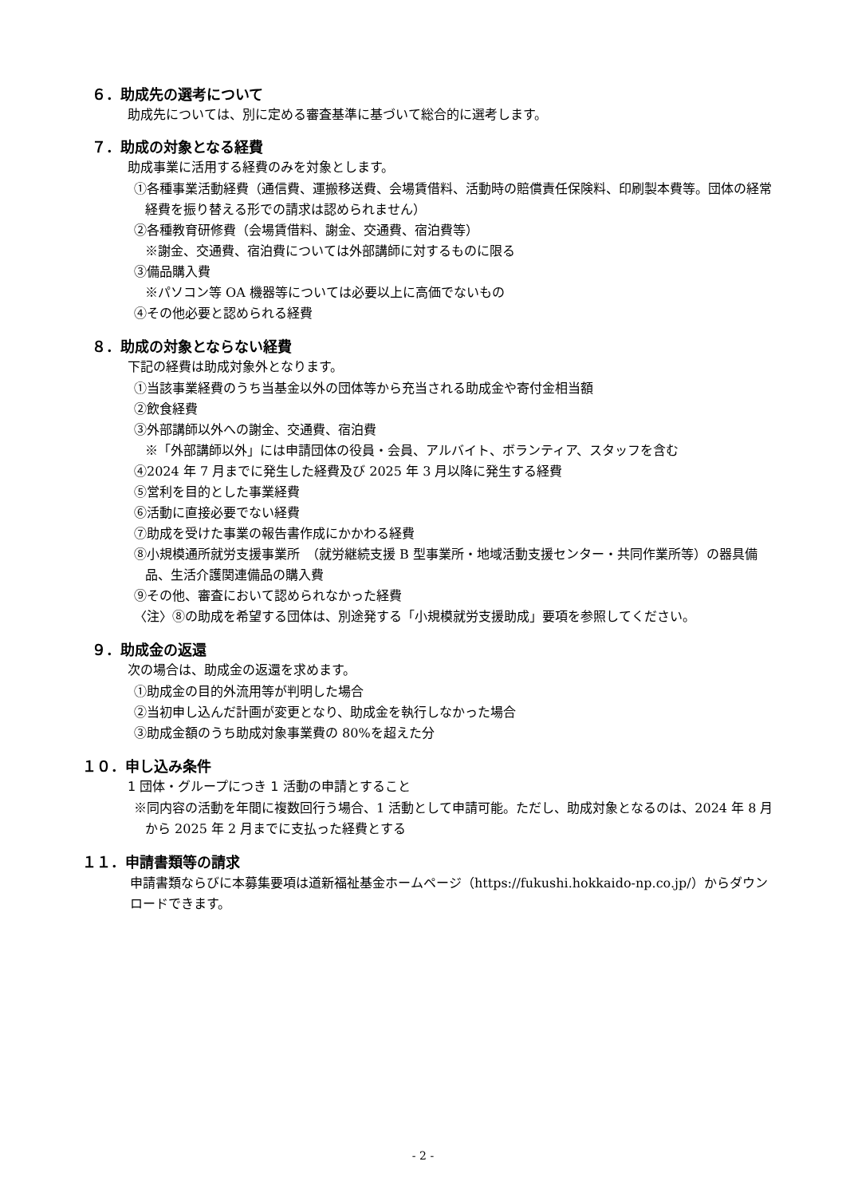６．助成先の選考について
助成先については、別に定める審査基準に基づいて総合的に選考します。
７．助成の対象となる経費
助成事業に活用する経費のみを対象とします。
①各種事業活動経費（通信費、運搬移送費、会場賃借料、活動時の賠償責任保険料、印刷製本費等。団体の経常経費を振り替える形での請求は認められません）
②各種教育研修費（会場賃借料、謝金、交通費、宿泊費等）
※謝金、交通費、宿泊費については外部講師に対するものに限る
③備品購入費
※パソコン等 OA 機器等については必要以上に高価でないもの
④その他必要と認められる経費
８．助成の対象とならない経費
下記の経費は助成対象外となります。
①当該事業経費のうち当基金以外の団体等から充当される助成金や寄付金相当額
②飲食経費
③外部講師以外への謝金、交通費、宿泊費
※「外部講師以外」には申請団体の役員・会員、アルバイト、ボランティア、スタッフを含む
④2024 年 7 月までに発生した経費及び 2025 年 3 月以降に発生する経費
⑤営利を目的とした事業経費
⑥活動に直接必要でない経費
⑦助成を受けた事業の報告書作成にかかわる経費
⑧小規模通所就労支援事業所　（就労継続支援 B 型事業所・地域活動支援センター・共同作業所等）の器具備品、生活介護関連備品の購入費
⑨その他、審査において認められなかった経費
〈注〉⑧の助成を希望する団体は、別途発する「小規模就労支援助成」要項を参照してください。
９．助成金の返還
次の場合は、助成金の返還を求めます。
①助成金の目的外流用等が判明した場合
②当初申し込んだ計画が変更となり、助成金を執行しなかった場合
③助成金額のうち助成対象事業費の 80%を超えた分
１０．申し込み条件
1 団体・グループにつき 1 活動の申請とすること
※同内容の活動を年間に複数回行う場合、1 活動として申請可能。ただし、助成対象となるのは、2024 年 8 月から 2025 年 2 月までに支払った経費とする
１１．申請書類等の請求
申請書類ならびに本募集要項は道新福祉基金ホームページ（https://fukushi.hokkaido-np.co.jp/）からダウンロードできます。
- 2 -